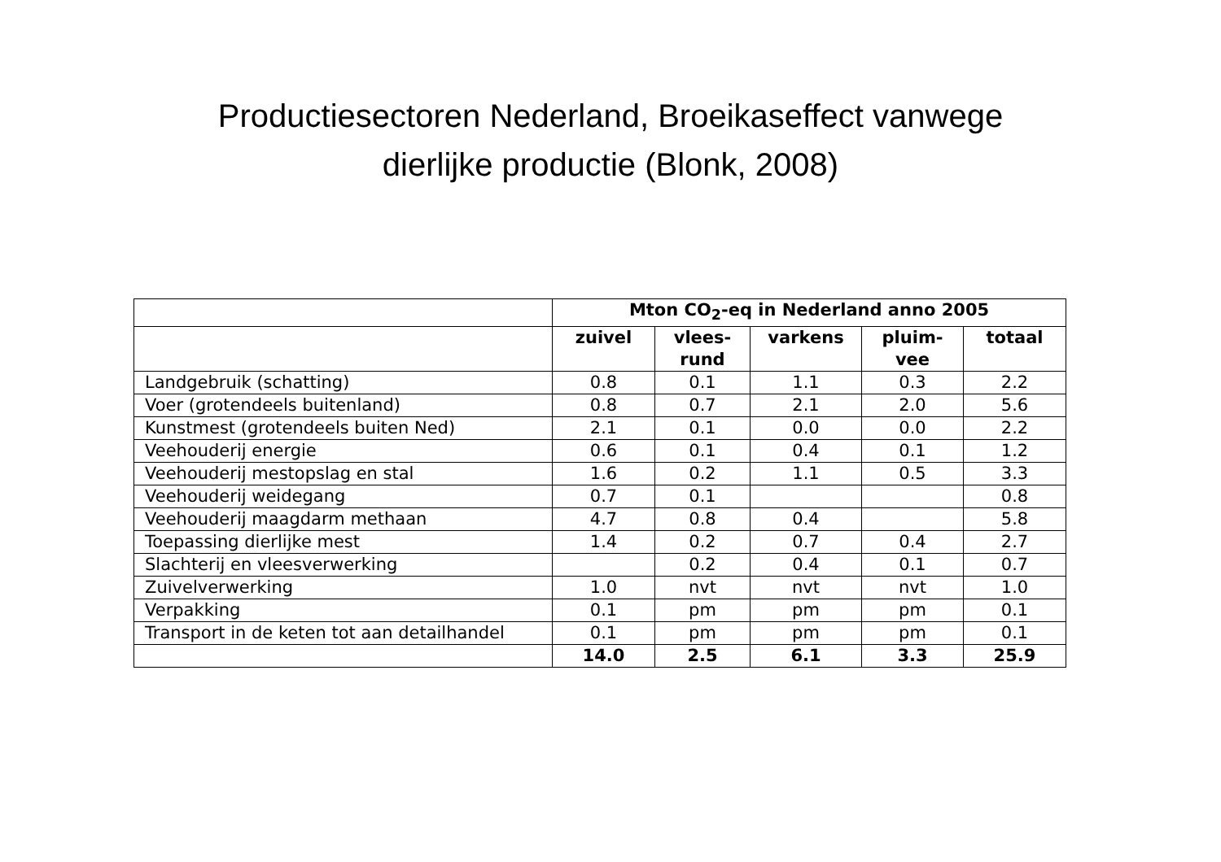Productiesectoren Nederland, Broeikaseffect vanwege
dierlijke productie (Blonk, 2008)
| | Mton CO<sub>2</sub>-eq in Nederland anno 2005 | | | | |
| --- | --- | --- | --- | --- | --- |
| | zuivel | vlees- rund | varkens | pluim- vee | totaal |
| Landgebruik (schatting) | 0.8 | 0.1 | 1.1 | 0.3 | 2.2 |
| Voer (grotendeels buitenland) | 0.8 | 0.7 | 2.1 | 2.0 | 5.6 |
| Kunstmest (grotendeels buiten Ned) | 2.1 | 0.1 | 0.0 | 0.0 | 2.2 |
| Veehouderij energie | 0.6 | 0.1 | 0.4 | 0.1 | 1.2 |
| Veehouderij mestopslag en stal | 1.6 | 0.2 | 1.1 | 0.5 | 3.3 |
| Veehouderij weidegang | 0.7 | 0.1 | | | 0.8 |
| Veehouderij maagdarm methaan | 4.7 | 0.8 | 0.4 | | 5.8 |
| Toepassing dierlijke mest | 1.4 | 0.2 | 0.7 | 0.4 | 2.7 |
| Slachterij en vleesverwerking | | 0.2 | 0.4 | 0.1 | 0.7 |
| Zuivelverwerking | 1.0 | nvt | nvt | nvt | 1.0 |
| Verpakking | 0.1 | pm | pm | pm | 0.1 |
| Transport in de keten tot aan detailhandel | 0.1 | pm | pm | pm | 0.1 |
| | 14.0 | 2.5 | 6.1 | 3.3 | 25.9 |